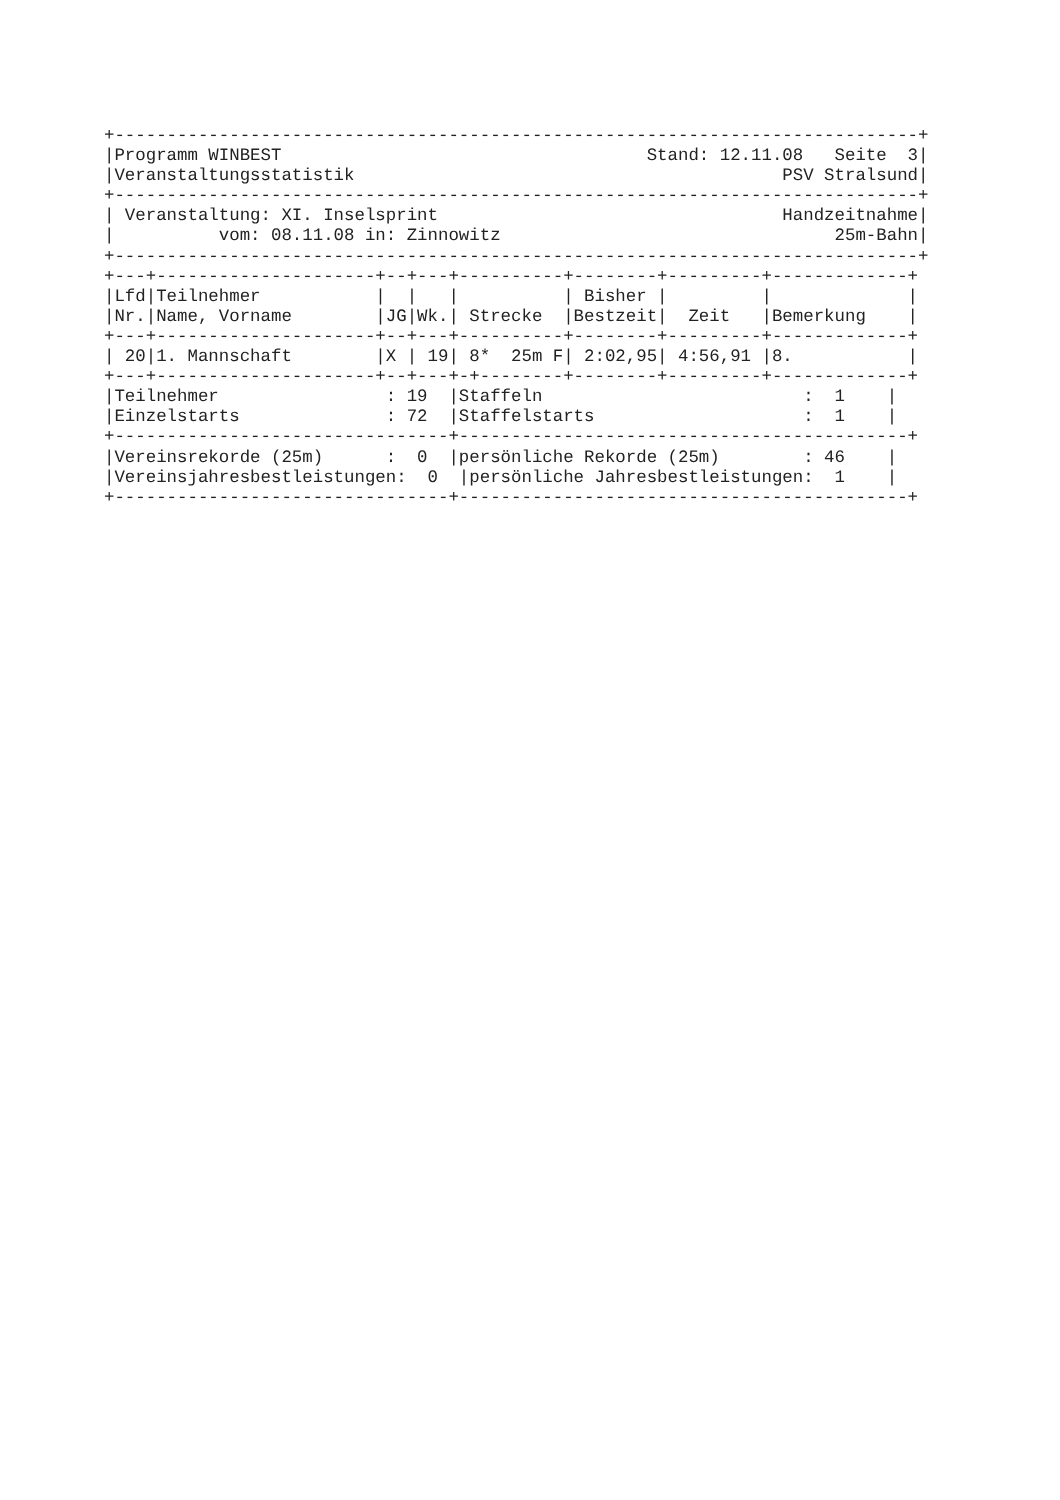+-----------------------------------------------------------------------------+
|Programm WINBEST                                   Stand: 12.11.08   Seite  3|
|Veranstaltungsstatistik                                         PSV Stralsund|
+-----------------------------------------------------------------------------+
| Veranstaltung: XI. Inselsprint                                 Handzeitnahme|
|          vom: 08.11.08 in: Zinnowitz                                25m-Bahn|
+-----------------------------------------------------------------------------+
+---+---------------------+--+---+----------+--------+---------+-------------+
|Lfd|Teilnehmer           |  |   |          | Bisher |         |             |
|Nr.|Name, Vorname        |JG|Wk.| Strecke  |Bestzeit|  Zeit   |Bemerkung    |
+---+---------------------+--+---+----------+--------+---------+-------------+
| 20|1. Mannschaft        |X | 19| 8*  25m F| 2:02,95| 4:56,91 |8.           |
+---+---------------------+--+---+-+--------+--------+---------+-------------+
|Teilnehmer                : 19  |Staffeln                         :  1    |
|Einzelstarts              : 72  |Staffelstarts                    :  1    |
+--------------------------------+-------------------------------------------+
|Vereinsrekorde (25m)      :  0  |persönliche Rekorde (25m)        : 46    |
|Vereinsjahresbestleistungen:  0  |persönliche Jahresbestleistungen:  1    |
+--------------------------------+-------------------------------------------+